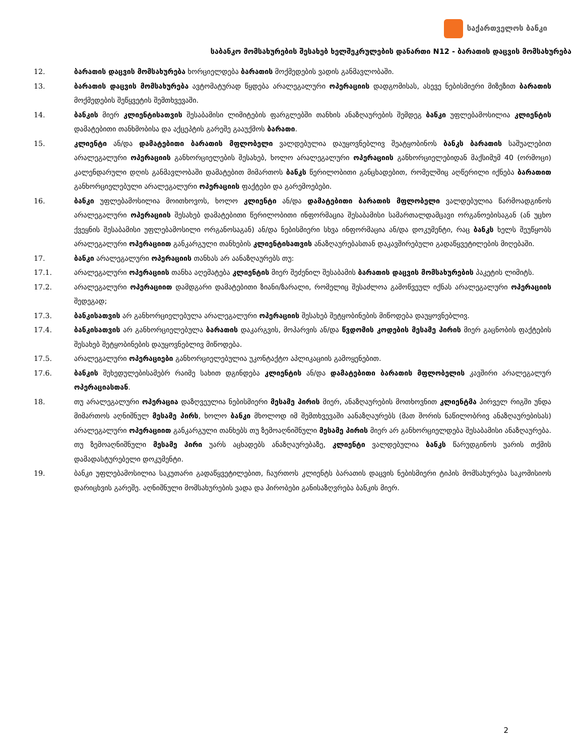საქართველოს ბანკი
საბანკო მომსახურების შესახებ ხელშეკრულების დანართი N12 - ბარათის დაცვის მომსახურება
12. ბარათის დაცვის მომსახურება ხორციელდება ბარათის მოქმედების ვადის განმავლობაში.
13. ბარათის დაცვის მომსახურება ავტომატურად წყდება არალეგალური ოპერაციის დადგომისას, ასევე ნებისმიერი მიზეზით ბარათის მოქმედების შეწყვეტის შემთხვევაში.
14. ბანკის მიერ კლიენტისათვის შესაბამისი ლიმიტების ფარგლებში თანხის ანაზღაურების შემდეგ ბანკი უფლებამოსილია კლიენტის დამატებითი თანხმობისა და აქცეპტის გარეშე გააუქმოს ბარათი.
15. კლიენტი ან/და დამატებითი ბარათის მფლობელი ვალდებულია დაუყოვნებლივ შეატყობინოს ბანკს ბარათის საშუალებით არალეგალური ოპერაციის განხორციელების შესახებ, ხოლო არალეგალური ოპერაციის განხორციელებიდან მაქსიმუმ 40 (ორმოცი) კალენდარული დღის განმავლობაში დამატებით მიმართოს ბანკს წერილობითი განცხადებით, რომელშიც აღწერილი იქნება ბარათით განხორციელებული არალეგალური ოპერაციის ფაქტები და გარემოებები.
16. ბანკი უფლებამოსილია მოითხოვოს, ხოლო კლიენტი ან/და დამატებითი ბარათის მფლობელი ვალდებულია წარმოადგინოს არალეგალური ოპერაციის შესახებ დამატებითი წერილობითი ინფორმაცია შესაბამისი სამართალდამცავი ორგანოებისაგან (ან უცხო ქვეყნის შესაბამისი უფლებამოსილი ორგანოსაგან) ან/და ნებისმიერი სხვა ინფორმაცია ან/და დოკუმენტი, რაც ბანკს ხელს შეუწყობს არალეგალური ოპერაციით განკარგული თანხების კლიენტისათვის ანაზღაურებასთან დაკავშირებული გადაწყვეტილების მიღებაში.
17. ბანკი არალეგალური ოპერაციის თანხას არ აანაზღაურებს თუ:
17.1. არალეგალური ოპერაციის თანხა აღემატება კლიენტის მიერ შეძენილ შესაბამის ბარათის დაცვის მომსახურების პაკეტის ლიმიტს.
17.2. არალეგალური ოპერაციით დამდგარი დამატებითი ზიანი/ზარალი, რომელიც შესაძლოა გამოწვეულ იქნას არალეგალური ოპერაციის შედეგად;
17.3. ბანკისათვის არ განხორციელებულა არალეგალური ოპერაციის შესახებ შეტყობინების მიწოდება დაუყოვნებლივ.
17.4. ბანკისათვის არ განხორციელებულა ბარათის დაკარგვის, მოპარვის ან/და წვდომის კოდების მესამე პირის მიერ გაცნობის ფაქტების შესახებ შეტყობინების დაუყოვნებლივ მიწოდება.
17.5. არალეგალური ოპერაციები განხორციელებულია უკონტაქტო აპლიკაციის გამოყენებით.
17.6. ბანკის შეხედულებისამებრ რაიმე სახით დგინდება კლიენტის ან/და დამატებითი ბარათის მფლობელის კავშირი არალეგალურ ოპერაციასთან.
18. თუ არალეგალური ოპერაცია დაზღვეულია ნებისმიერი მესამე პირის მიერ, ანაზღაურების მოთხოვნით კლიენტმა პირველ რიგში უნდა მიმართოს აღნიშნულ მესამე პირს, ხოლო ბანკი მხოლოდ იმ შემთხვევაში აანაზღაურებს (მათ შორის ნაწილობრივ ანაზღაურებისას) არალეგალური ოპერაციით განკარგული თანხებს თუ ზემოაღნიშნული მესამე პირის მიერ არ განხორციელდება შესაბამისი ანაზღაურება. თუ ზემოაღნიშნული მესამე პირი უარს აცხადებს ანაზღაურებაზე, კლიენტი ვალდებულია ბანკს წარუდგინოს უარის თქმის დამადასტურებელი დოკუმენტი.
19. ბანკი უფლებამოსილია საკუთარი გადაწყვეტილებით, ჩაურთოს კლიენტს ბარათის დაცვის ნებისმიერი ტიპის მომსახურება საკომისიოს დარიცხვის გარეშე. აღნიშნული მომსახურების ვადა და პირობები განისაზღვრება ბანკის მიერ.
2